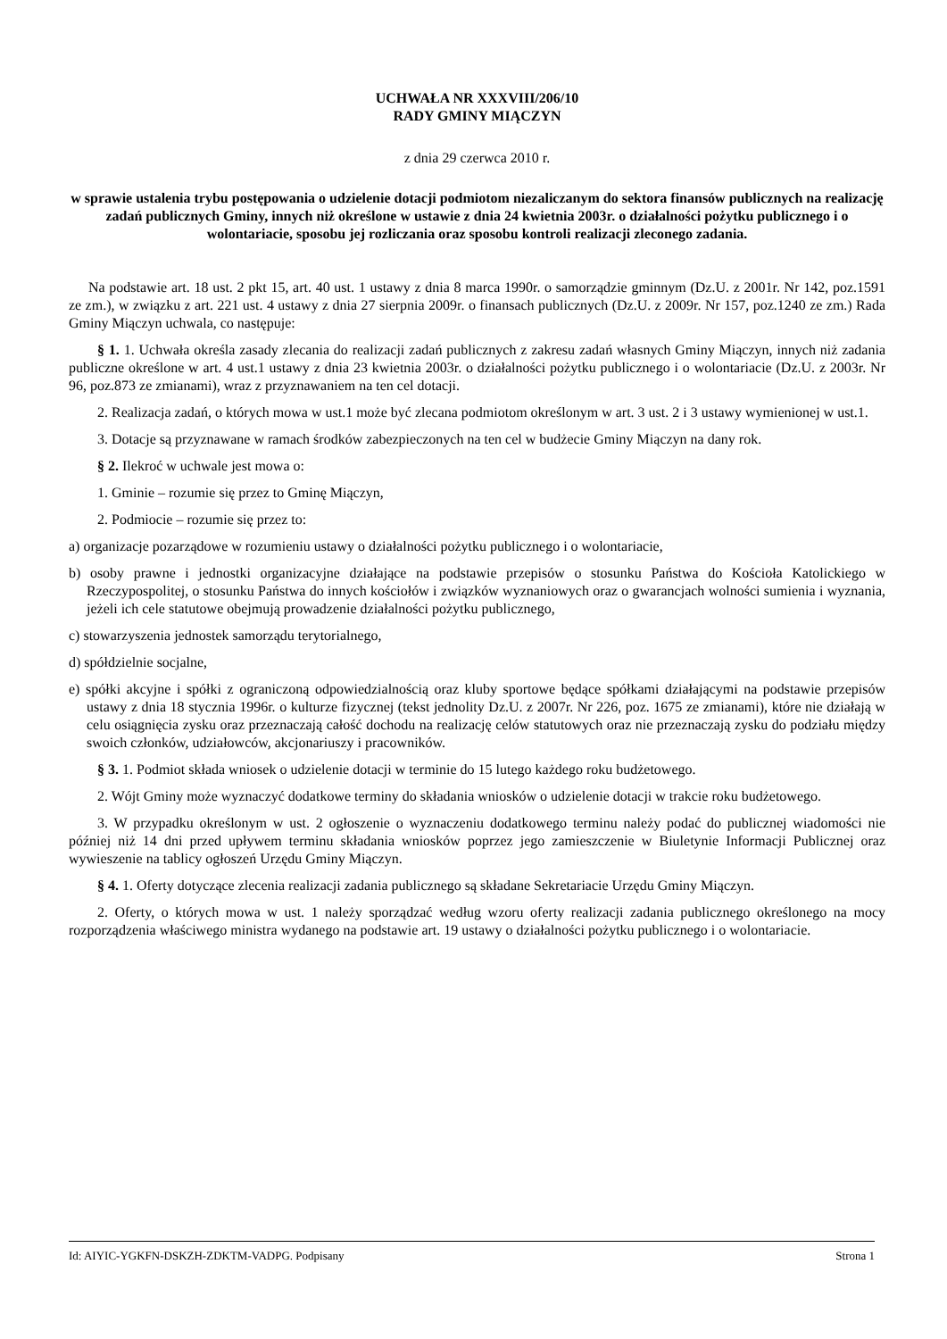UCHWAŁA NR XXXVIII/206/10
RADY GMINY MIĄCZYN
z dnia 29 czerwca 2010 r.
w sprawie ustalenia trybu postępowania o udzielenie dotacji podmiotom niezaliczanym do sektora finansów publicznych na realizację zadań publicznych Gminy, innych niż określone w ustawie z dnia 24 kwietnia 2003r. o działalności pożytku publicznego i o wolontariacie, sposobu jej rozliczania oraz sposobu kontroli realizacji zleconego zadania.
Na podstawie art. 18 ust. 2 pkt 15, art. 40 ust. 1 ustawy z dnia 8 marca 1990r. o samorządzie gminnym (Dz.U. z 2001r. Nr 142, poz.1591 ze zm.), w związku z art. 221 ust. 4 ustawy z dnia 27 sierpnia 2009r. o finansach publicznych (Dz.U. z 2009r. Nr 157, poz.1240 ze zm.) Rada Gminy Miączyn uchwala, co następuje:
§ 1. 1. Uchwała określa zasady zlecania do realizacji zadań publicznych z zakresu zadań własnych Gminy Miączyn, innych niż zadania publiczne określone w art. 4 ust.1 ustawy z dnia 23 kwietnia 2003r. o działalności pożytku publicznego i o wolontariacie (Dz.U. z 2003r. Nr 96, poz.873 ze zmianami), wraz z przyznawaniem na ten cel dotacji.
2. Realizacja zadań, o których mowa w ust.1 może być zlecana podmiotom określonym w art. 3 ust. 2 i 3 ustawy wymienionej w ust.1.
3. Dotacje są przyznawane w ramach środków zabezpieczonych na ten cel w budżecie Gminy Miączyn na dany rok.
§ 2. Ilekroć w uchwale jest mowa o:
1. Gminie – rozumie się przez to Gminę Miączyn,
2. Podmiocie – rozumie się przez to:
a) organizacje pozarządowe w rozumieniu ustawy o działalności pożytku publicznego i o wolontariacie,
b) osoby prawne i jednostki organizacyjne działające na podstawie przepisów o stosunku Państwa do Kościoła Katolickiego w Rzeczypospolitej, o stosunku Państwa do innych kościołów i związków wyznaniowych oraz o gwarancjach wolności sumienia i wyznania, jeżeli ich cele statutowe obejmują prowadzenie działalności pożytku publicznego,
c) stowarzyszenia jednostek samorządu terytorialnego,
d) spółdzielnie socjalne,
e) spółki akcyjne i spółki z ograniczoną odpowiedzialnością oraz kluby sportowe będące spółkami działającymi na podstawie przepisów ustawy z dnia 18 stycznia 1996r. o kulturze fizycznej (tekst jednolity Dz.U. z 2007r. Nr 226, poz. 1675 ze zmianami), które nie działają w celu osiągnięcia zysku oraz przeznaczają całość dochodu na realizację celów statutowych oraz nie przeznaczają zysku do podziału między swoich członków, udziałowców, akcjonariuszy i pracowników.
§ 3. 1. Podmiot składa wniosek o udzielenie dotacji w terminie do 15 lutego każdego roku budżetowego.
2. Wójt Gminy może wyznaczyć dodatkowe terminy do składania wniosków o udzielenie dotacji w trakcie roku budżetowego.
3. W przypadku określonym w ust. 2 ogłoszenie o wyznaczeniu dodatkowego terminu należy podać do publicznej wiadomości nie później niż 14 dni przed upływem terminu składania wniosków poprzez jego zamieszczenie w Biuletynie Informacji Publicznej oraz wywieszenie na tablicy ogłoszeń Urzędu Gminy Miączyn.
§ 4. 1. Oferty dotyczące zlecenia realizacji zadania publicznego są składane Sekretariacie Urzędu Gminy Miączyn.
2. Oferty, o których mowa w ust. 1 należy sporządzać według wzoru oferty realizacji zadania publicznego określonego na mocy rozporządzenia właściwego ministra wydanego na podstawie art. 19 ustawy o działalności pożytku publicznego i o wolontariacie.
Id: AIYIC-YGKFN-DSKZH-ZDKTM-VADPG. Podpisany Strona 1